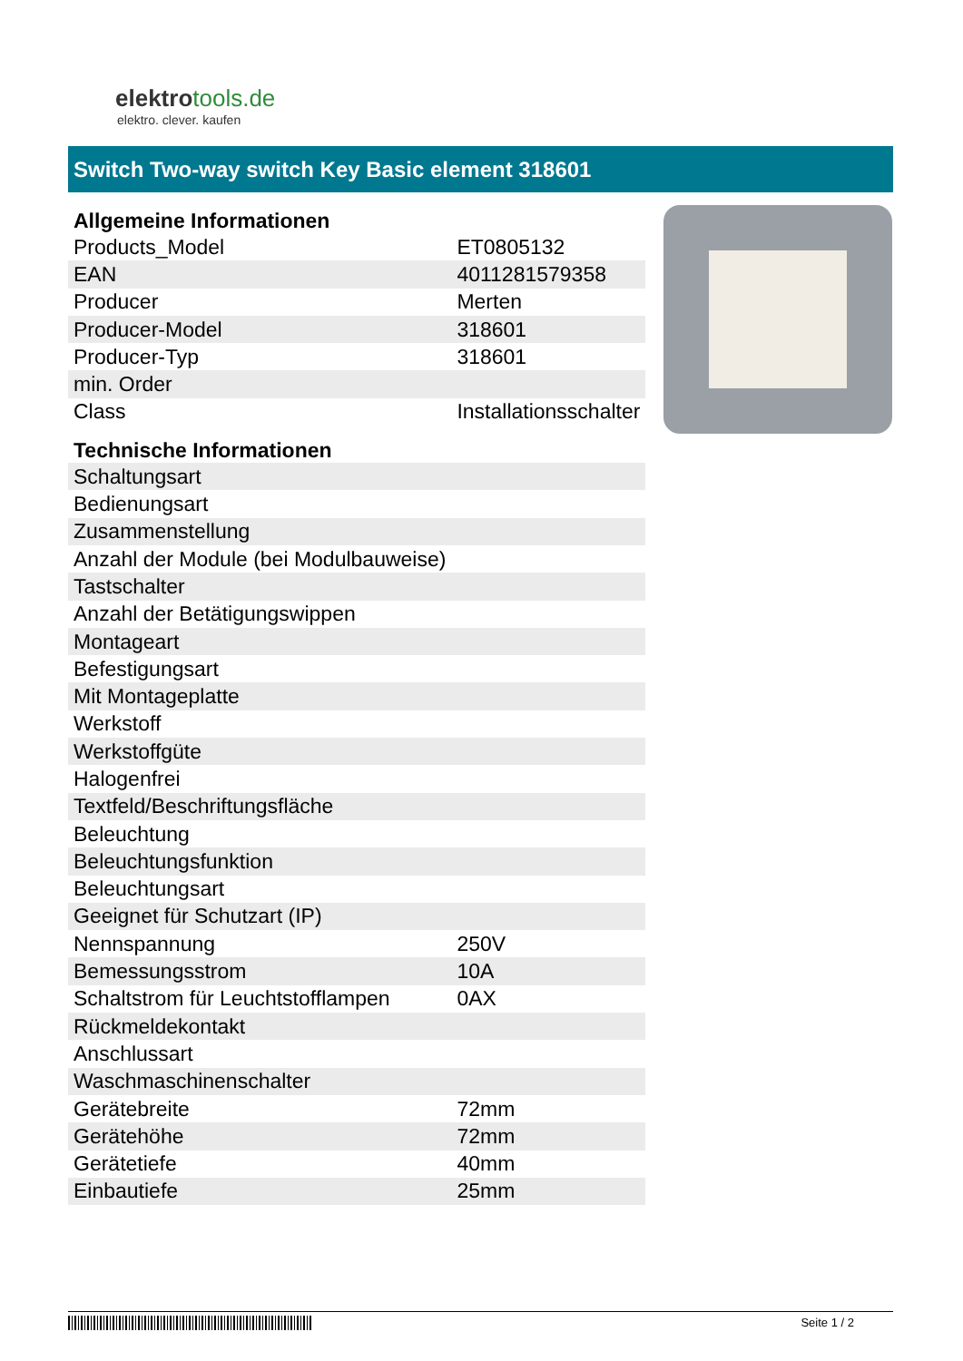elektrotools.de
elektro. clever. kaufen
Switch Two-way switch Key Basic element 318601
| Allgemeine Informationen | |
| --- | --- |
| Products_Model | ET0805132 |
| EAN | 4011281579358 |
| Producer | Merten |
| Producer-Model | 318601 |
| Producer-Typ | 318601 |
| min. Order | |
| Class | Installationsschalter |
| Technische Informationen | |
| Schaltungsart | |
| Bedienungsart | |
| Zusammenstellung | |
| Anzahl der Module (bei Modulbauweise) | |
| Tastschalter | |
| Anzahl der Betätigungswippen | |
| Montageart | |
| Befestigungsart | |
| Mit Montageplatte | |
| Werkstoff | |
| Werkstoffgüte | |
| Halogenfrei | |
| Textfeld/Beschriftungsfläche | |
| Beleuchtung | |
| Beleuchtungsfunktion | |
| Beleuchtungsart | |
| Geeignet für Schutzart (IP) | |
| Nennspannung | 250V |
| Bemessungsstrom | 10A |
| Schaltstrom für Leuchtstofflampen | 0AX |
| Rückmeldekontakt | |
| Anschlussart | |
| Waschmaschinenschalter | |
| Gerätebreite | 72mm |
| Gerätehöhe | 72mm |
| Gerätetiefe | 40mm |
| Einbautiefe | 25mm |
Seite 1 / 2